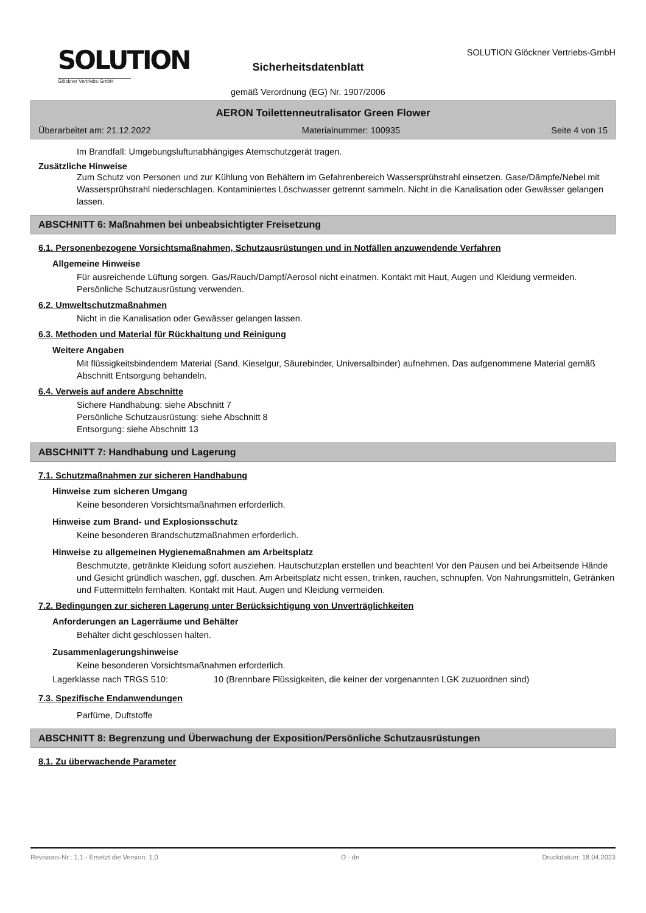SOLUTION
Glöckner Vertriebs-GmbH
Sicherheitsdatenblatt
gemäß Verordnung (EG) Nr. 1907/2006
SOLUTION Glöckner Vertriebs-GmbH
AERON Toilettenneutralisator Green Flower
Überarbeitet am: 21.12.2022 Materialnummer: 100935 Seite 4 von 15
Im Brandfall: Umgebungsluftunabhängiges Atemschutzgerät tragen.
Zusätzliche Hinweise
Zum Schutz von Personen und zur Kühlung von Behältern im Gefahrenbereich Wassersprühstrahl einsetzen. Gase/Dämpfe/Nebel mit Wassersprühstrahl niederschlagen. Kontaminiertes Löschwasser getrennt sammeln. Nicht in die Kanalisation oder Gewässer gelangen lassen.
ABSCHNITT 6: Maßnahmen bei unbeabsichtigter Freisetzung
6.1. Personenbezogene Vorsichtsmaßnahmen, Schutzausrüstungen und in Notfällen anzuwendende Verfahren
Allgemeine Hinweise
Für ausreichende Lüftung sorgen. Gas/Rauch/Dampf/Aerosol nicht einatmen. Kontakt mit Haut, Augen und Kleidung vermeiden. Persönliche Schutzausrüstung verwenden.
6.2. Umweltschutzmaßnahmen
Nicht in die Kanalisation oder Gewässer gelangen lassen.
6.3. Methoden und Material für Rückhaltung und Reinigung
Weitere Angaben
Mit flüssigkeitsbindendem Material (Sand, Kieselgur, Säurebinder, Universalbinder) aufnehmen. Das aufgenommene Material gemäß Abschnitt Entsorgung behandeln.
6.4. Verweis auf andere Abschnitte
Sichere Handhabung: siehe Abschnitt 7
Persönliche Schutzausrüstung: siehe Abschnitt 8
Entsorgung: siehe Abschnitt 13
ABSCHNITT 7: Handhabung und Lagerung
7.1. Schutzmaßnahmen zur sicheren Handhabung
Hinweise zum sicheren Umgang
Keine besonderen Vorsichtsmaßnahmen erforderlich.
Hinweise zum Brand- und Explosionsschutz
Keine besonderen Brandschutzmaßnahmen erforderlich.
Hinweise zu allgemeinen Hygienemaßnahmen am Arbeitsplatz
Beschmutzte, getränkte Kleidung sofort ausziehen. Hautschutzplan erstellen und beachten! Vor den Pausen und bei Arbeitsende Hände und Gesicht gründlich waschen, ggf. duschen. Am Arbeitsplatz nicht essen, trinken, rauchen, schnupfen. Von Nahrungsmitteln, Getränken und Futtermitteln fernhalten. Kontakt mit Haut, Augen und Kleidung vermeiden.
7.2. Bedingungen zur sicheren Lagerung unter Berücksichtigung von Unverträglichkeiten
Anforderungen an Lagerräume und Behälter
Behälter dicht geschlossen halten.
Zusammenlagerungshinweise
Keine besonderen Vorsichtsmaßnahmen erforderlich.
Lagerklasse nach TRGS 510: 10 (Brennbare Flüssigkeiten, die keiner der vorgenannten LGK zuzuordnen sind)
7.3. Spezifische Endanwendungen
Parfüme, Duftstoffe
ABSCHNITT 8: Begrenzung und Überwachung der Exposition/Persönliche Schutzausrüstungen
8.1. Zu überwachende Parameter
Revisions-Nr.: 1,1 - Ersetzt die Version: 1,0 D - de Druckdatum: 18.04.2023